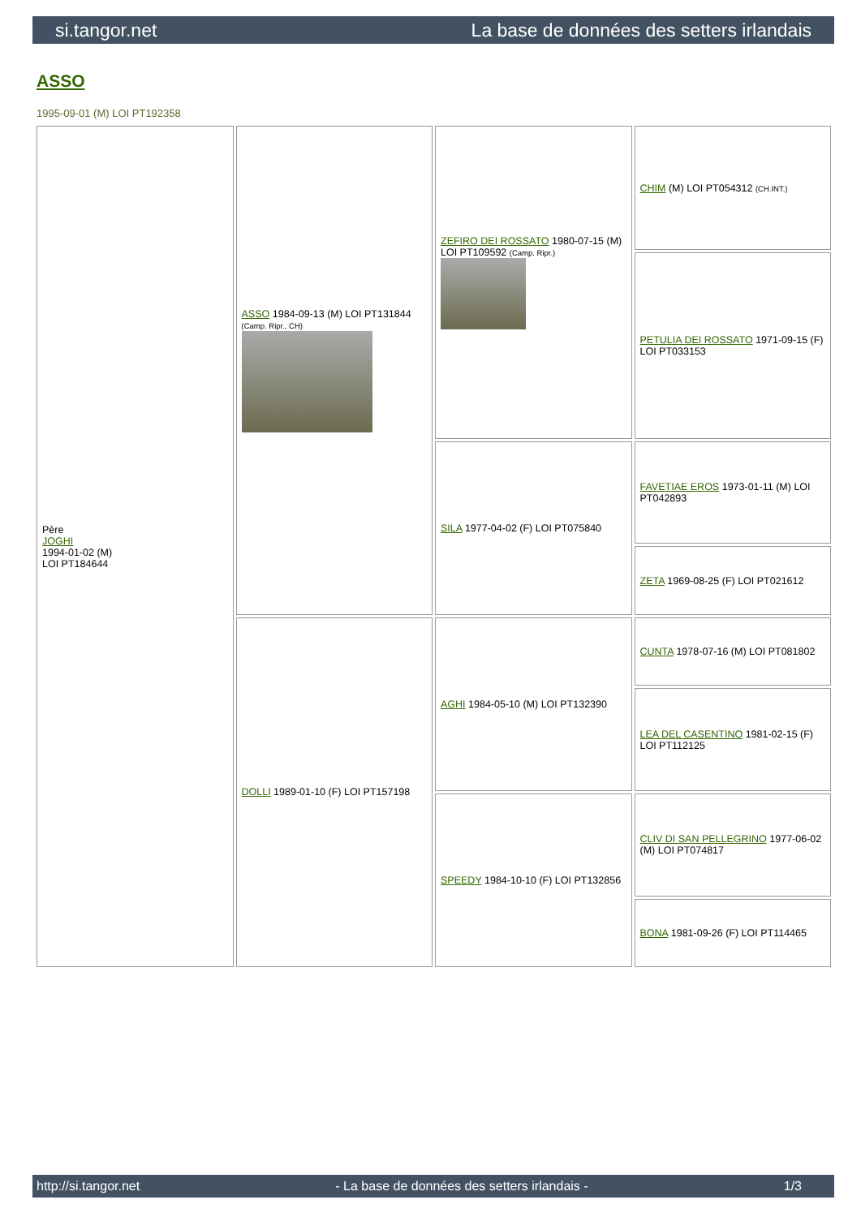si.tangor.net La base de données des setters irlandais
ASSO
1995-09-01 (M) LOI PT192358
| Père JOGHI 1994-01-02 (M) LOI PT184644 | ASSO 1984-09-13 (M) LOI PT131844 (Camp. Ripr., CH) | ZEFIRO DEI ROSSATO 1980-07-15 (M) LOI PT109592 (Camp. Ripr.) | CHIM (M) LOI PT054312 (CH.INT.) |
| | | | PETULIA DEI ROSSATO 1971-09-15 (F) LOI PT033153 |
| | | SILA 1977-04-02 (F) LOI PT075840 | FAVETIAE EROS 1973-01-11 (M) LOI PT042893 |
| | | | ZETA 1969-08-25 (F) LOI PT021612 |
| | DOLLI 1989-01-10 (F) LOI PT157198 | AGHI 1984-05-10 (M) LOI PT132390 | CUNTA 1978-07-16 (M) LOI PT081802 |
| | | | LEA DEL CASENTINO 1981-02-15 (F) LOI PT112125 |
| | | SPEEDY 1984-10-10 (F) LOI PT132856 | CLIV DI SAN PELLEGRINO 1977-06-02 (M) LOI PT074817 |
| | | | BONA 1981-09-26 (F) LOI PT114465 |
http://si.tangor.net - La base de données des setters irlandais - 1/3